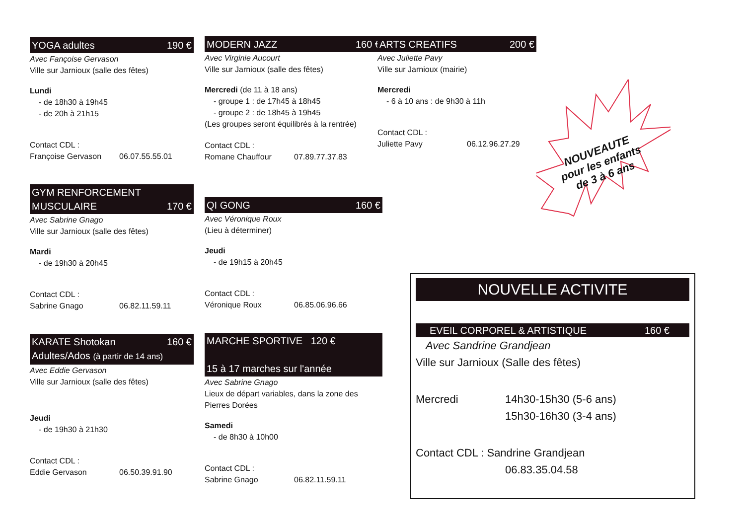YOGA adultes 190 €
Avec Fançoise Gervason
Ville sur Jarnioux (salle des fêtes)
Lundi
- de 18h30 à 19h45
- de 20h à 21h15
Contact CDL :
Françoise Gervason 06.07.55.55.01
GYM RENFORCEMENT
MUSCULAIRE 170 €
Avec Sabrine Gnago
Ville sur Jarnioux (salle des fêtes)
Mardi
- de 19h30 à 20h45
Contact CDL :
Sabrine Gnago 06.82.11.59.11
KARATE Shotokan
Adultes/Ados (à partir de 14 ans) 160 €
Avec Eddie Gervason
Ville sur Jarnioux (salle des fêtes)
Jeudi
- de 19h30 à 21h30
Contact CDL :
Eddie Gervason 06.50.39.91.90
MODERN JAZZ 160 €
Avec Virginie Aucourt
Ville sur Jarnioux (salle des fêtes)
Mercredi (de 11 à 18 ans)
- groupe 1 : de 17h45 à 18h45
- groupe 2 : de 18h45 à 19h45
(Les groupes seront équilibrés à la rentrée)
Contact CDL :
Romane Chauffour 07.89.77.37.83
QI GONG 160 €
Avec Véronique Roux
(Lieu à déterminer)
Jeudi
- de 19h15 à 20h45
Contact CDL :
Véronique Roux 06.85.06.96.66
MARCHE SPORTIVE 120 €
15 à 17 marches sur l'année
Avec Sabrine Gnago
Lieux de départ variables, dans la zone des Pierres Dorées
Samedi
- de 8h30 à 10h00
Contact CDL :
Sabrine Gnago 06.82.11.59.11
ARTS CREATIFS 200 €
Avec Juliette Pavy
Ville sur Jarnioux (mairie)
Mercredi
- 6 à 10 ans : de 9h30 à 11h
Contact CDL :
Juliette Pavy 06.12.96.27.29
NOUVEAUTE
pour les enfants
de 3 à 6 ans
NOUVELLE ACTIVITE
EVEIL CORPOREL & ARTISTIQUE 160 €
Avec Sandrine Grandjean
Ville sur Jarnioux (Salle des fêtes)
Mercredi 14h30-15h30 (5-6 ans)
15h30-16h30 (3-4 ans)
Contact CDL : Sandrine Grandjean
06.83.35.04.58